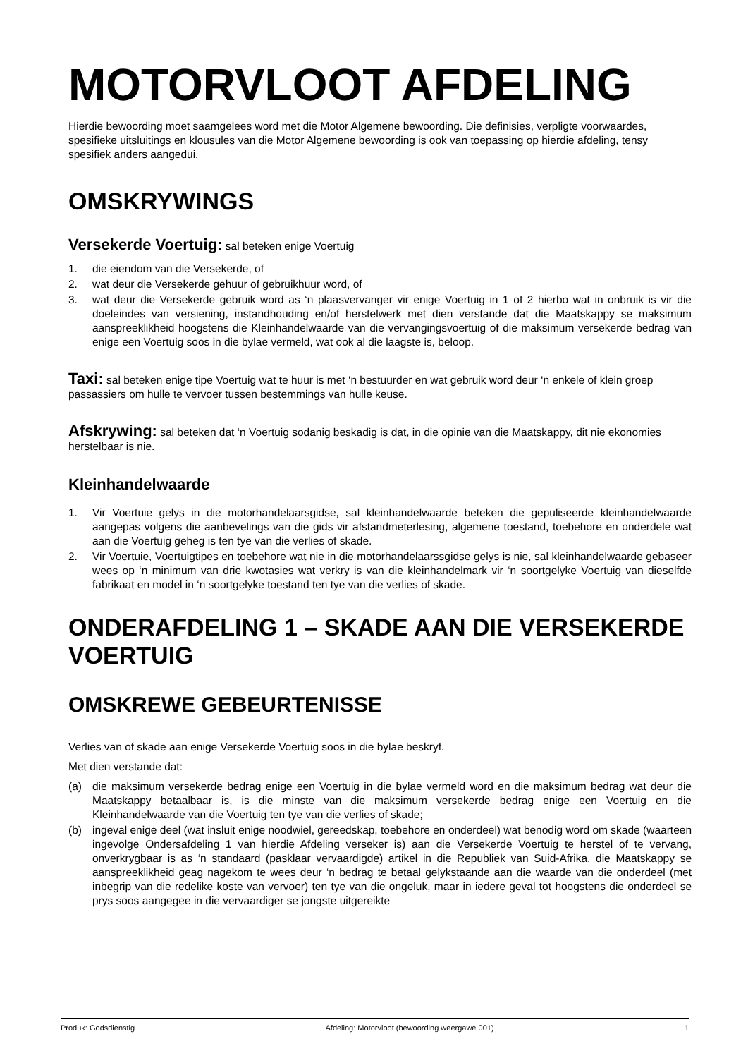MOTORVLOOT AFDELING
Hierdie bewoording moet saamgelees word met die Motor Algemene bewoording. Die definisies, verpligte voorwaardes, spesifieke uitsluitings en klousules van die Motor Algemene bewoording is ook van toepassing op hierdie afdeling, tensy spesifiek anders aangedui.
OMSKRYWINGS
Versekerde Voertuig: sal beteken enige Voertuig
1. die eiendom van die Versekerde, of
2. wat deur die Versekerde gehuur of gebruikhuur word, of
3. wat deur die Versekerde gebruik word as ‘n plaasvervanger vir enige Voertuig in 1 of 2 hierbo wat in onbruik is vir die doeleindes van versiening, instandhouding en/of herstelwerk met dien verstande dat die Maatskappy se maksimum aanspreeklikheid hoogstens die Kleinhandelwaarde van die vervangingsvoertuig of die maksimum versekerde bedrag van enige een Voertuig soos in die bylae vermeld, wat ook al die laagste is, beloop.
Taxi: sal beteken enige tipe Voertuig wat te huur is met ‘n bestuurder en wat gebruik word deur ‘n enkele of klein groep passassiers om hulle te vervoer tussen bestemmings van hulle keuse.
Afskrywing: sal beteken dat ‘n Voertuig sodanig beskadig is dat, in die opinie van die Maatskappy, dit nie ekonomies herstelbaar is nie.
Kleinhandelwaarde
1. Vir Voertuie gelys in die motorhandelaarsgidse, sal kleinhandelwaarde beteken die gepuliseerde kleinhandelwaarde aangepas volgens die aanbevelings van die gids vir afstandmeterlesing, algemene toestand, toebehore en onderdele wat aan die Voertuig geheg is ten tye van die verlies of skade.
2. Vir Voertuie, Voertuigtipes en toebehore wat nie in die motorhandelaarssgidse gelys is nie, sal kleinhandelwaarde gebaseer wees op ‘n minimum van drie kwotasies wat verkry is van die kleinhandelmark vir ‘n soortgelyke Voertuig van dieselfde fabrikaat en model in ‘n soortgelyke toestand ten tye van die verlies of skade.
ONDERAFDELING 1 – SKADE AAN DIE VERSEKERDE VOERTUIG
OMSKREWE GEBEURTENISSE
Verlies van of skade aan enige Versekerde Voertuig soos in die bylae beskryf.
Met dien verstande dat:
(a) die maksimum versekerde bedrag enige een Voertuig in die bylae vermeld word en die maksimum bedrag wat deur die Maatskappy betaalbaar is, is die minste van die maksimum versekerde bedrag enige een Voertuig en die Kleinhandelwaarde van die Voertuig ten tye van die verlies of skade;
(b) ingeval enige deel (wat insluit enige noodwiel, gereedskap, toebehore en onderdeel) wat benodig word om skade (waarteen ingevolge Ondersafdeling 1 van hierdie Afdeling verseker is) aan die Versekerde Voertuig te herstel of te vervang, onverkrygbaar is as ‘n standaard (pasklaar vervaardigde) artikel in die Republiek van Suid-Afrika, die Maatskappy se aanspreeklikheid geag nagekom te wees deur ‘n bedrag te betaal gelykstaande aan die waarde van die onderdeel (met inbegrip van die redelike koste van vervoer) ten tye van die ongeluk, maar in iedere geval tot hoogstens die onderdeel se prys soos aangegee in die vervaardiger se jongste uitgereikte
Produk: Godsdienstig Afdeling: Motorvloot (bewoording weergawe 001) 1